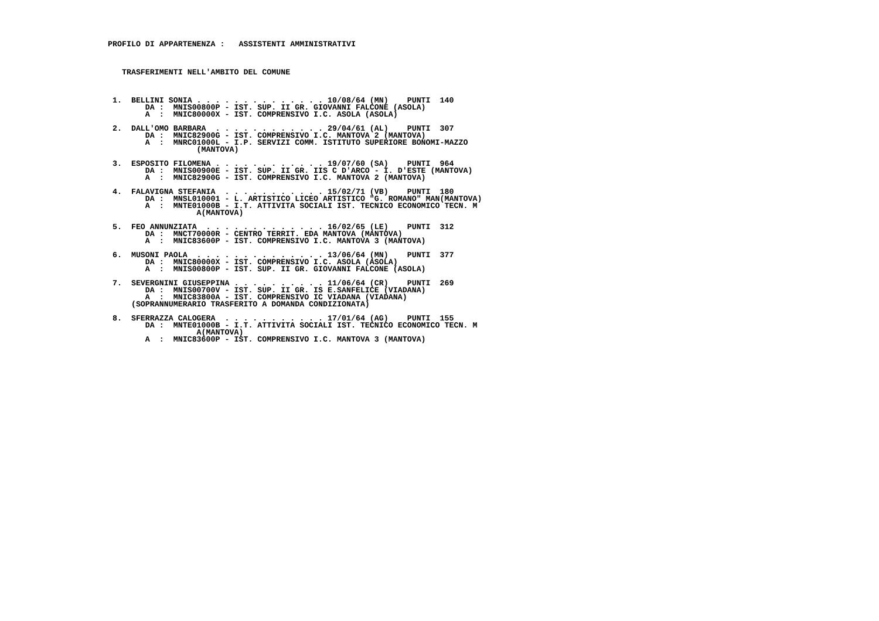PROFILO DI APPARTENENZA :   ASSISTENTI AMMINISTRATIVI



   TRASFERIMENTI NELL'AMBITO DEL COMUNE



 1.  BELLINI SONIA . . . . . . . . . . . . . . 10/08/64 (MN)    PUNTI  140
        DA :  MNIS00800P - IST. SUP. II GR. GIOVANNI FALCONE (ASOLA)
        A  :  MNIC80000X - IST. COMPRENSIVO I.C. ASOLA (ASOLA)

 2.  DALL'OMO BARBARA  . . . . . . . . . . . . 29/04/61 (AL)    PUNTI  307
        DA :  MNIC82900G - IST. COMPRENSIVO I.C. MANTOVA 2 (MANTOVA)
        A  :  MNRC01000L - I.P. SERVIZI COMM. ISTITUTO SUPERIORE BONOMI-MAZZO
                   (MANTOVA)

 3.  ESPOSITO FILOMENA . . . . . . . . . . . . 19/07/60 (SA)    PUNTI  964
        DA :  MNIS00900E - IST. SUP. II GR. IIS C D'ARCO - I. D'ESTE (MANTOVA)
        A  :  MNIC82900G - IST. COMPRENSIVO I.C. MANTOVA 2 (MANTOVA)

 4.  FALAVIGNA STEFANIA  . . . . . . . . . . . 15/02/71 (VB)    PUNTI  180
        DA :  MNSL010001 - L. ARTISTICO LICEO ARTISTICO "G. ROMANO" MAN(MANTOVA)
        A  :  MNTE01000B - I.T. ATTIVITA SOCIALI IST. TECNICO ECONOMICO TECN. M
                   A(MANTOVA)

 5.  FEO ANNUNZIATA  . . . . . . . . . . . . . 16/02/65 (LE)    PUNTI  312
        DA :  MNCT70000R - CENTRO TERRIT. EDA MANTOVA (MANTOVA)
        A  :  MNIC83600P - IST. COMPRENSIVO I.C. MANTOVA 3 (MANTOVA)

 6.  MUSONI PAOLA  . . . . . . . . . . . . . . 13/06/64 (MN)    PUNTI  377
        DA :  MNIC80000X - IST. COMPRENSIVO I.C. ASOLA (ASOLA)
        A  :  MNIS00800P - IST. SUP. II GR. GIOVANNI FALCONE (ASOLA)

 7.  SEVERGNINI GIUSEPPINA . . . . . . . . . . 11/06/64 (CR)    PUNTI  269
        DA :  MNIS00700V - IST. SUP. II GR. IS E.SANFELICE (VIADANA)
        A  :  MNIC83800A - IST. COMPRENSIVO IC VIADANA (VIADANA)
     (SOPRANNUMERARIO TRASFERITO A DOMANDA CONDIZIONATA)

 8.  SFERRAZZA CALOGERA  . . . . . . . . . . . 17/01/64 (AG)    PUNTI  155
        DA :  MNTE01000B - I.T. ATTIVITA SOCIALI IST. TECNICO ECONOMICO TECN. M
                   A(MANTOVA)
        A  :  MNIC83600P - IST. COMPRENSIVO I.C. MANTOVA 3 (MANTOVA)